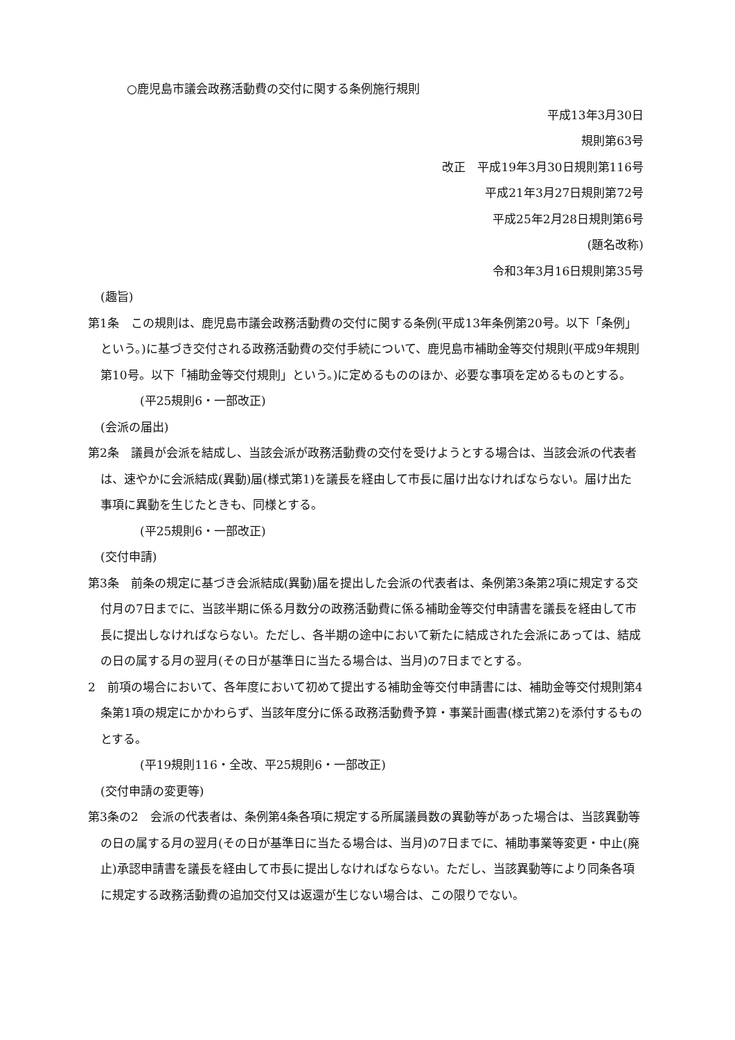○鹿児島市議会政務活動費の交付に関する条例施行規則
平成13年3月30日
規則第63号
改正　平成19年3月30日規則第116号
平成21年3月27日規則第72号
平成25年2月28日規則第6号
(題名改称)
令和3年3月16日規則第35号
(趣旨)
第1条　この規則は、鹿児島市議会政務活動費の交付に関する条例(平成13年条例第20号。以下「条例」という。)に基づき交付される政務活動費の交付手続について、鹿児島市補助金等交付規則(平成9年規則第10号。以下「補助金等交付規則」という。)に定めるもののほか、必要な事項を定めるものとする。
(平25規則6・一部改正)
(会派の届出)
第2条　議員が会派を結成し、当該会派が政務活動費の交付を受けようとする場合は、当該会派の代表者は、速やかに会派結成(異動)届(様式第1)を議長を経由して市長に届け出なければならない。届け出た事項に異動を生じたときも、同様とする。
(平25規則6・一部改正)
(交付申請)
第3条　前条の規定に基づき会派結成(異動)届を提出した会派の代表者は、条例第3条第2項に規定する交付月の7日までに、当該半期に係る月数分の政務活動費に係る補助金等交付申請書を議長を経由して市長に提出しなければならない。ただし、各半期の途中において新たに結成された会派にあっては、結成の日の属する月の翌月(その日が基準日に当たる場合は、当月)の7日までとする。
2　前項の場合において、各年度において初めて提出する補助金等交付申請書には、補助金等交付規則第4条第1項の規定にかかわらず、当該年度分に係る政務活動費予算・事業計画書(様式第2)を添付するものとする。
(平19規則116・全改、平25規則6・一部改正)
(交付申請の変更等)
第3条の2　会派の代表者は、条例第4条各項に規定する所属議員数の異動等があった場合は、当該異動等の日の属する月の翌月(その日が基準日に当たる場合は、当月)の7日までに、補助事業等変更・中止(廃止)承認申請書を議長を経由して市長に提出しなければならない。ただし、当該異動等により同条各項に規定する政務活動費の追加交付又は返還が生じない場合は、この限りでない。